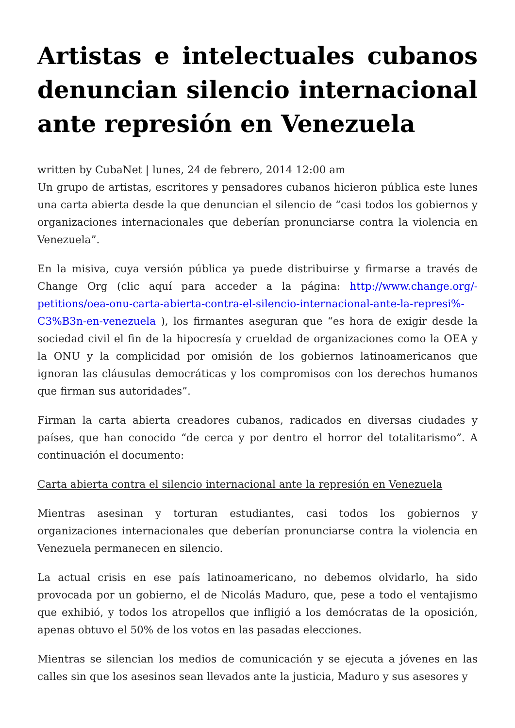Artistas e intelectuales cubanos denuncian silencio internacional ante represión en Venezuela
written by CubaNet | lunes, 24 de febrero, 2014 12:00 am
Un grupo de artistas, escritores y pensadores cubanos hicieron pública este lunes una carta abierta desde la que denuncian el silencio de “casi todos los gobiernos y organizaciones internacionales que deberían pronunciarse contra la violencia en Venezuela”.
En la misiva, cuya versión pública ya puede distribuirse y firmarse a través de Change Org (clic aquí para acceder a la página: http://www.change.org/-petitions/oea-onu-carta-abierta-contra-el-silencio-internacional-ante-la-represi%-C3%B3n-en-venezuela ), los firmantes aseguran que “es hora de exigir desde la sociedad civil el fin de la hipocresía y crueldad de organizaciones como la OEA y la ONU y la complicidad por omisión de los gobiernos latinoamericanos que ignoran las cláusulas democráticas y los compromisos con los derechos humanos que firman sus autoridades”.
Firman la carta abierta creadores cubanos, radicados en diversas ciudades y países, que han conocido “de cerca y por dentro el horror del totalitarismo”. A continuación el documento:
Carta abierta contra el silencio internacional ante la represión en Venezuela
Mientras asesinan y torturan estudiantes, casi todos los gobiernos y organizaciones internacionales que deberían pronunciarse contra la violencia en Venezuela permanecen en silencio.
La actual crisis en ese país latinoamericano, no debemos olvidarlo, ha sido provocada por un gobierno, el de Nicolás Maduro, que, pese a todo el ventajismo que exhibió, y todos los atropellos que infligió a los demócratas de la oposición, apenas obtuvo el 50% de los votos en las pasadas elecciones.
Mientras se silencian los medios de comunicación y se ejecuta a jóvenes en las calles sin que los asesinos sean llevados ante la justicia, Maduro y sus asesores y